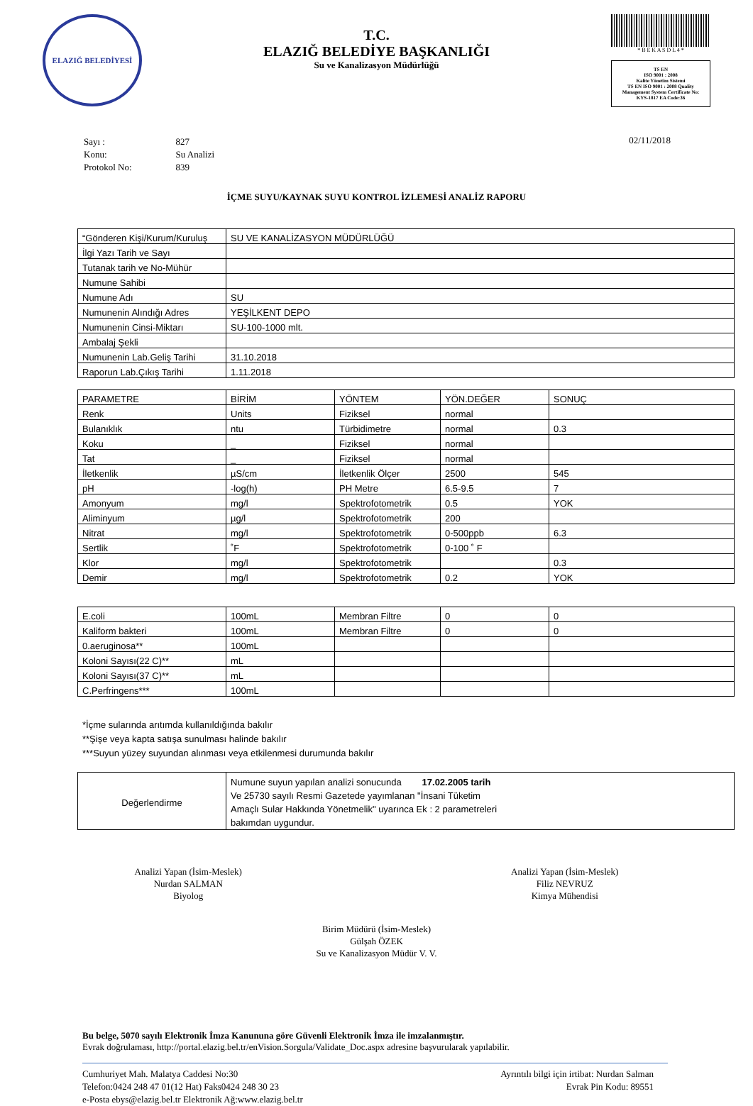ELAZIĞ BELEDİYESİ
T.C.
ELAZIĞ BELEDİYE BAŞKANLIĞI
Su ve Kanalizasyon Müdürlüğü
* B E K A S D L 4 *
TS EN
ISO 9001 : 2008
Kalite Yönetim Sistemi
TS EN ISO 9001 : 2008 Quality Management System Certificate No: KYS-1817 EA Code:36
| Sayı : | 827 |
| Konu: | Su Analizi |
| Protokol No: | 839 |
02/11/2018
İÇME SUYU/KAYNAK SUYU KONTROL İZLEMESİ ANALİZ RAPORU
| “Gönderen Kişi/Kurum/Kuruluş | SU VE KANALİZASYON MÜDÜRLÜĞÜ |
| İlgi Yazı Tarih ve Sayı | |
| Tutanak tarih ve No-Mühür | |
| Numune Sahibi | |
| Numune Adı | SU |
| Numunenin Alındığı Adres | YEŞİLKENT DEPO |
| Numunenin Cinsi-Miktarı | SU-100-1000 mlt. |
| Ambalaj Şekli | |
| Numunenin Lab.Geliş Tarihi | 31.10.2018 |
| Raporun Lab.Çıkış Tarihi | 1.11.2018 |
| PARAMETRE | BİRİM | YÖNTEM | YÖN.DEĞER | SONUÇ |
| --- | --- | --- | --- | --- |
| Renk | Units | Fiziksel | normal | |
| Bulanıklık | ntu | Türbidimetre | normal | 0.3 |
| Koku | _ | Fiziksel | normal | |
| Tat | _ | Fiziksel | normal | |
| İletkenlik | µS/cm | İletkenlik Ölçer | 2500 | 545 |
| pH | -log(h) | PH Metre | 6.5-9.5 | 7 |
| Amonyum | mg/l | Spektrofotometrik | 0.5 | YOK |
| Aliminyum | µg/l | Spektrofotometrik | 200 | |
| Nitrat | mg/l | Spektrofotometrik | 0-500ppb | 6.3 |
| Sertlik | ˚F | Spektrofotometrik | 0-100 ˚ F | |
| Klor | mg/l | Spektrofotometrik | | 0.3 |
| Demir | mg/l | Spektrofotometrik | 0.2 | YOK |
| E.coli | 100mL | Membran Filtre | 0 | 0 |
| Kaliform bakteri | 100mL | Membran Filtre | 0 | 0 |
| 0.aeruginosa** | 100mL | | | |
| Koloni Sayısı(22 C)** | mL | | | |
| Koloni Sayısı(37 C)** | mL | | | |
| C.Perfringens*** | 100mL | | | |
*İçme sularında arıtımda kullanıldığında bakılır
**Şişe veya kapta satışa sunulması halinde bakılır
***Suyun yüzey suyundan alınması veya etkilenmesi durumunda bakılır
| Değerlendirme | Numune suyun yapılan analizi sonucunda 17.02.2005 tarih Ve 25730 sayılı Resmi Gazetede yayımlanan "İnsani Tüketim Amaçlı Sular Hakkında Yönetmelik" uyarınca Ek : 2 parametreleri bakımdan uygundur. |
Analizi Yapan (İsim-Meslek)
Nurdan SALMAN
Biyolog
Analizi Yapan (İsim-Meslek)
Filiz NEVRUZ
Kimya Mühendisi
Birim Müdürü (İsim-Meslek)
Gülşah ÖZEK
Su ve Kanalizasyon Müdür V. V.
Bu belge, 5070 sayılı Elektronik İmza Kanununa göre Güvenli Elektronik İmza ile imzalanmıştır.
Evrak doğrulaması, http://portal.elazig.bel.tr/enVision.Sorgula/Validate_Doc.aspx adresine başvurularak yapılabilir.
Cumhuriyet Mah. Malatya Caddesi No:30
Telefon:0424 248 47 01(12 Hat) Faks0424 248 30 23
e-Posta ebys@elazig.bel.tr Elektronik Ağ:www.elazig.bel.tr
Ayrıntılı bilgi için irtibat: Nurdan Salman
Evrak Pin Kodu: 89551